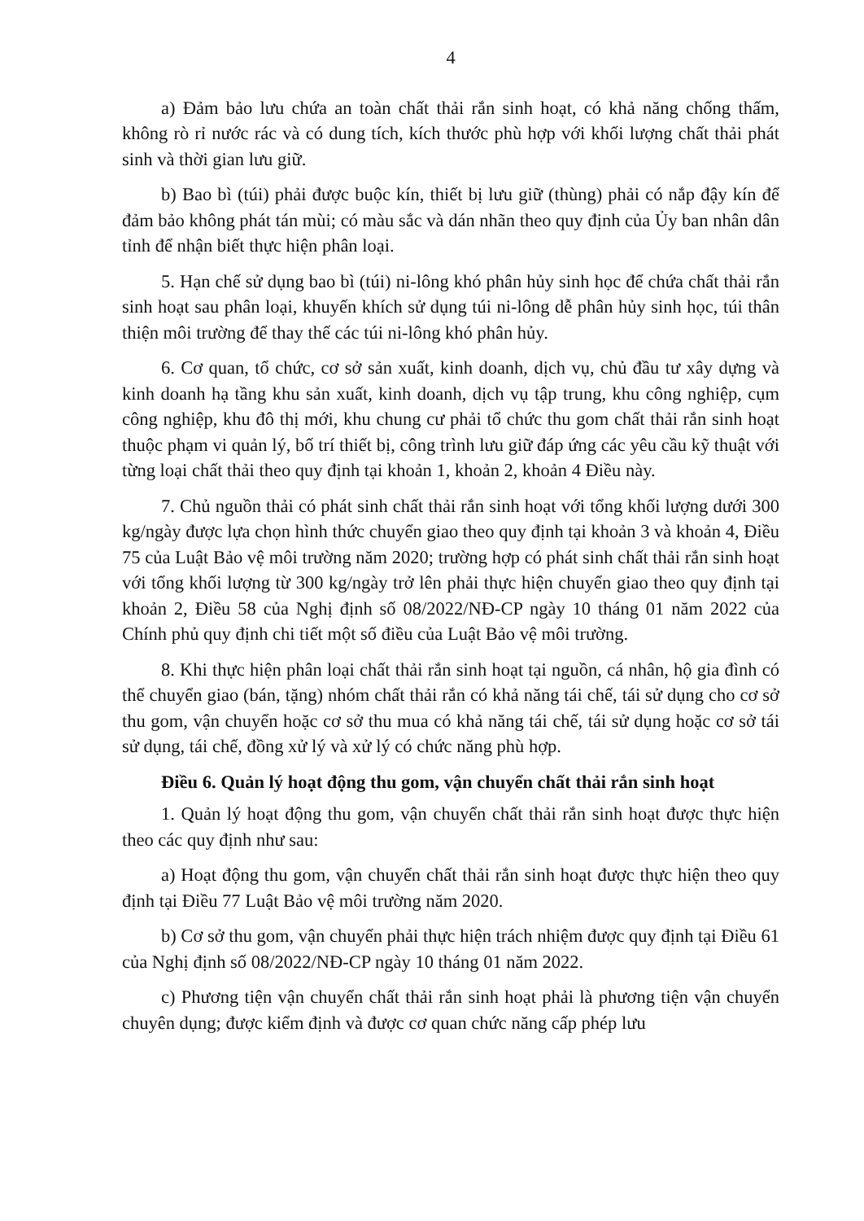4
a) Đảm bảo lưu chứa an toàn chất thải rắn sinh hoạt, có khả năng chống thấm, không rò rỉ nước rác và có dung tích, kích thước phù hợp với khối lượng chất thải phát sinh và thời gian lưu giữ.
b) Bao bì (túi) phải được buộc kín, thiết bị lưu giữ (thùng) phải có nắp đậy kín để đảm bảo không phát tán mùi; có màu sắc và dán nhãn theo quy định của Ủy ban nhân dân tỉnh để nhận biết thực hiện phân loại.
5. Hạn chế sử dụng bao bì (túi) ni-lông khó phân hủy sinh học để chứa chất thải rắn sinh hoạt sau phân loại, khuyến khích sử dụng túi ni-lông dễ phân hủy sinh học, túi thân thiện môi trường để thay thế các túi ni-lông khó phân hủy.
6. Cơ quan, tổ chức, cơ sở sản xuất, kinh doanh, dịch vụ, chủ đầu tư xây dựng và kinh doanh hạ tầng khu sản xuất, kinh doanh, dịch vụ tập trung, khu công nghiệp, cụm công nghiệp, khu đô thị mới, khu chung cư phải tổ chức thu gom chất thải rắn sinh hoạt thuộc phạm vi quản lý, bố trí thiết bị, công trình lưu giữ đáp ứng các yêu cầu kỹ thuật với từng loại chất thải theo quy định tại khoản 1, khoản 2, khoản 4 Điều này.
7. Chủ nguồn thải có phát sinh chất thải rắn sinh hoạt với tổng khối lượng dưới 300 kg/ngày được lựa chọn hình thức chuyển giao theo quy định tại khoản 3 và khoản 4, Điều 75 của Luật Bảo vệ môi trường năm 2020; trường hợp có phát sinh chất thải rắn sinh hoạt với tổng khối lượng từ 300 kg/ngày trở lên phải thực hiện chuyển giao theo quy định tại khoản 2, Điều 58 của Nghị định số 08/2022/NĐ-CP ngày 10 tháng 01 năm 2022 của Chính phủ quy định chi tiết một số điều của Luật Bảo vệ môi trường.
8. Khi thực hiện phân loại chất thải rắn sinh hoạt tại nguồn, cá nhân, hộ gia đình có thể chuyển giao (bán, tặng) nhóm chất thải rắn có khả năng tái chế, tái sử dụng cho cơ sở thu gom, vận chuyển hoặc cơ sở thu mua có khả năng tái chế, tái sử dụng hoặc cơ sở tái sử dụng, tái chế, đồng xử lý và xử lý có chức năng phù hợp.
Điều 6. Quản lý hoạt động thu gom, vận chuyển chất thải rắn sinh hoạt
1. Quản lý hoạt động thu gom, vận chuyển chất thải rắn sinh hoạt được thực hiện theo các quy định như sau:
a) Hoạt động thu gom, vận chuyển chất thải rắn sinh hoạt được thực hiện theo quy định tại Điều 77 Luật Bảo vệ môi trường năm 2020.
b) Cơ sở thu gom, vận chuyển phải thực hiện trách nhiệm được quy định tại Điều 61 của Nghị định số 08/2022/NĐ-CP ngày 10 tháng 01 năm 2022.
c) Phương tiện vận chuyển chất thải rắn sinh hoạt phải là phương tiện vận chuyển chuyên dụng; được kiểm định và được cơ quan chức năng cấp phép lưu